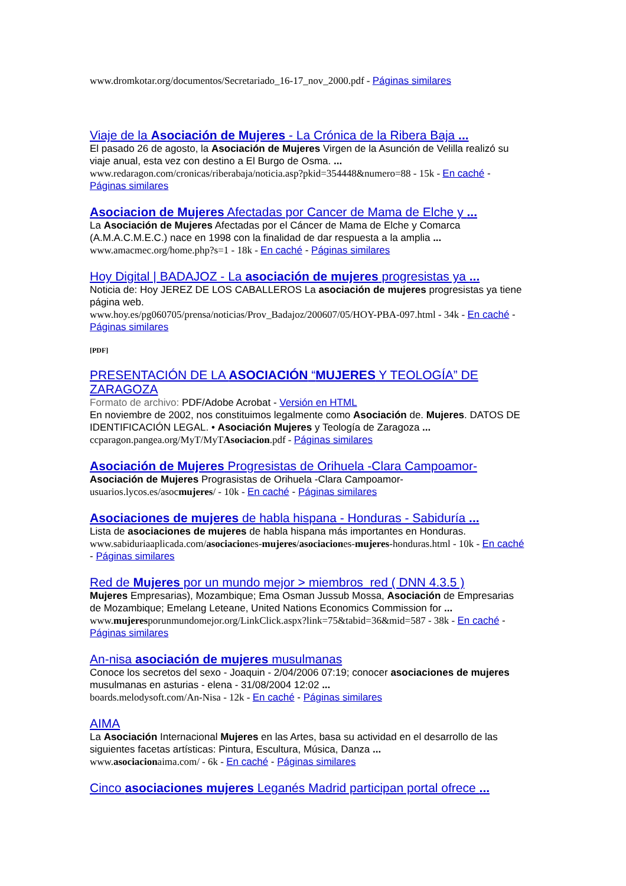www.dromkotar.org/documentos/Secretariado_16-17_nov_2000.pdf - Páginas similares
Viaje de la Asociación de Mujeres - La Crónica de la Ribera Baja ...
El pasado 26 de agosto, la Asociación de Mujeres Virgen de la Asunción de Velilla realizó su viaje anual, esta vez con destino a El Burgo de Osma. ...
www.redaragon.com/cronicas/riberabaja/noticia.asp?pkid=354448&numero=88 - 15k - En caché - Páginas similares
Asociacion de Mujeres Afectadas por Cancer de Mama de Elche y ...
La Asociación de Mujeres Afectadas por el Cáncer de Mama de Elche y Comarca (A.M.A.C.M.E.C.) nace en 1998 con la finalidad de dar respuesta a la amplia ...
www.amacmec.org/home.php?s=1 - 18k - En caché - Páginas similares
Hoy Digital | BADAJOZ - La asociación de mujeres progresistas ya ...
Noticia de: Hoy JEREZ DE LOS CABALLEROS La asociación de mujeres progresistas ya tiene página web.
www.hoy.es/pg060705/prensa/noticias/Prov_Badajoz/200607/05/HOY-PBA-097.html - 34k - En caché - Páginas similares
[PDF]
PRESENTACIÓN DE LA ASOCIACIÓN “MUJERES Y TEOLOGÍA” DE ZARAGOZA
Formato de archivo: PDF/Adobe Acrobat - Versión en HTML
En noviembre de 2002, nos constituimos legalmente como Asociación de. Mujeres. DATOS DE IDENTIFICACIÓN LEGAL. • Asociación Mujeres y Teología de Zaragoza ...
ccparagon.pangea.org/MyT/MyTAsociacion.pdf - Páginas similares
Asociación de Mujeres Progresistas de Orihuela -Clara Campoamor-
Asociación de Mujeres Prograsistas de Orihuela -Clara Campoamor-
usuarios.lycos.es/asocmujeres/ - 10k - En caché - Páginas similares
Asociaciones de mujeres de habla hispana - Honduras - Sabiduría ...
Lista de asociaciones de mujeres de habla hispana más importantes en Honduras.
www.sabiduriaaplicada.com/asociaciones-mujeres/asociaciones-mujeres-honduras.html - 10k - En caché - Páginas similares
Red de Mujeres por un mundo mejor > miembros_red ( DNN 4.3.5 )
Mujeres Empresarias), Mozambique; Ema Osman Jussub Mossa, Asociación de Empresarias de Mozambique; Emelang Leteane, United Nations Economics Commission for ...
www.mujeresporunmundomejor.org/LinkClick.aspx?link=75&tabid=36&mid=587 - 38k - En caché - Páginas similares
An-nisa asociación de mujeres musulmanas
Conoce los secretos del sexo - Joaquin - 2/04/2006 07:19; conocer asociaciones de mujeres musulmanas en asturias - elena - 31/08/2004 12:02 ...
boards.melodysoft.com/An-Nisa - 12k - En caché - Páginas similares
AIMA
La Asociación Internacional Mujeres en las Artes, basa su actividad en el desarrollo de las siguientes facetas artísticas: Pintura, Escultura, Música, Danza ...
www.asociacionaima.com/ - 6k - En caché - Páginas similares
Cinco asociaciones mujeres Leganés Madrid participan portal ofrece ...